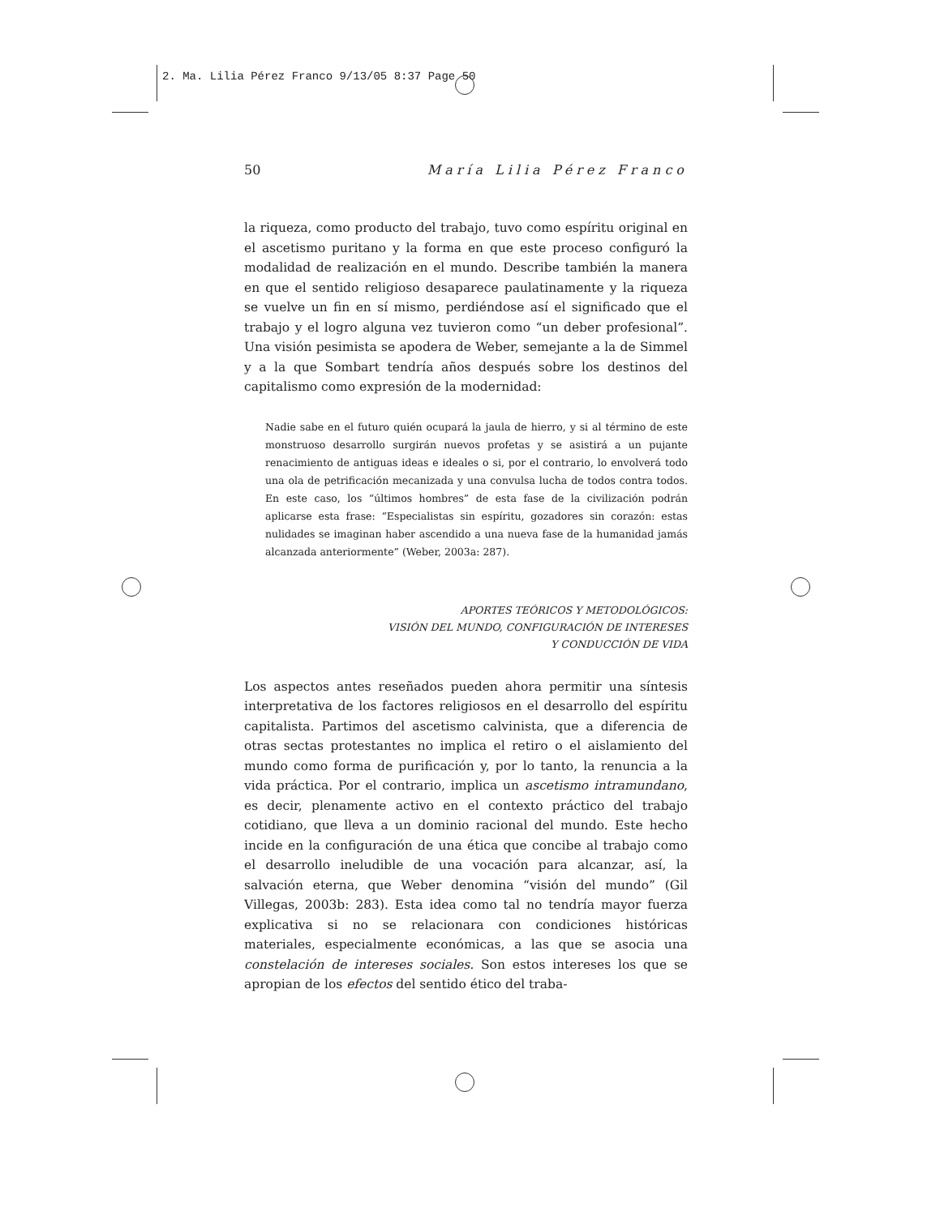2. Ma. Lilia Pérez Franco 9/13/05 8:37 Page 50
50 María Lilia Pérez Franco
la riqueza, como producto del trabajo, tuvo como espíritu original en el ascetismo puritano y la forma en que este proceso configuró la modalidad de realización en el mundo. Describe también la manera en que el sentido religioso desaparece paulatinamente y la riqueza se vuelve un fin en sí mismo, perdiéndose así el significado que el trabajo y el logro alguna vez tuvieron como “un deber profesional”. Una visión pesimista se apodera de Weber, semejante a la de Simmel y a la que Sombart tendría años después sobre los destinos del capitalismo como expresión de la modernidad:
Nadie sabe en el futuro quién ocupará la jaula de hierro, y si al término de este monstruoso desarrollo surgirán nuevos profetas y se asistirá a un pujante renacimiento de antiguas ideas e ideales o si, por el contrario, lo envolverá todo una ola de petrificación mecanizada y una convulsa lucha de todos contra todos. En este caso, los “últimos hombres” de esta fase de la civilización podrán aplicarse esta frase: “Especialistas sin espíritu, gozadores sin corazón: estas nulidades se imaginan haber ascendido a una nueva fase de la humanidad jamás alcanzada anteriormente” (Weber, 2003a: 287).
APORTES TEÓRICOS Y METODOLÓGICOS:
VISIÓN DEL MUNDO, CONFIGURACIÓN DE INTERESES
Y CONDUCCIÓN DE VIDA
Los aspectos antes reseñados pueden ahora permitir una síntesis interpretativa de los factores religiosos en el desarrollo del espíritu capitalista. Partimos del ascetismo calvinista, que a diferencia de otras sectas protestantes no implica el retiro o el aislamiento del mundo como forma de purificación y, por lo tanto, la renuncia a la vida práctica. Por el contrario, implica un ascetismo intramundano, es decir, plenamente activo en el contexto práctico del trabajo cotidiano, que lleva a un dominio racional del mundo. Este hecho incide en la configuración de una ética que concibe al trabajo como el desarrollo ineludible de una vocación para alcanzar, así, la salvación eterna, que Weber denomina “visión del mundo” (Gil Villegas, 2003b: 283). Esta idea como tal no tendría mayor fuerza explicativa si no se relacionara con condiciones históricas materiales, especialmente económicas, a las que se asocia una constelación de intereses sociales. Son estos intereses los que se apropian de los efectos del sentido ético del traba-